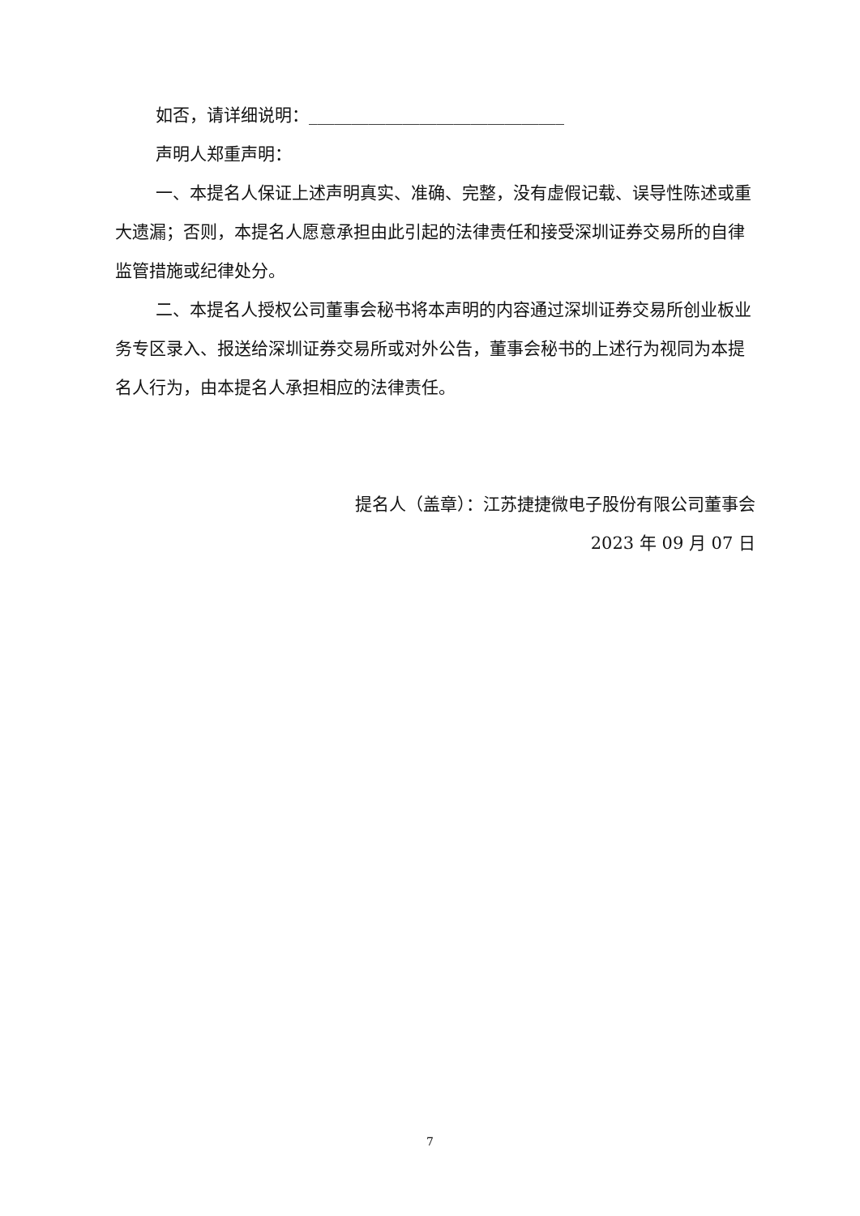如否，请详细说明：______________________________
声明人郑重声明：
一、本提名人保证上述声明真实、准确、完整，没有虚假记载、误导性陈述或重大遗漏；否则，本提名人愿意承担由此引起的法律责任和接受深圳证券交易所的自律监管措施或纪律处分。
二、本提名人授权公司董事会秘书将本声明的内容通过深圳证券交易所创业板业务专区录入、报送给深圳证券交易所或对外公告，董事会秘书的上述行为视同为本提名人行为，由本提名人承担相应的法律责任。
提名人（盖章）：江苏捷捷微电子股份有限公司董事会
2023 年 09 月 07 日
7